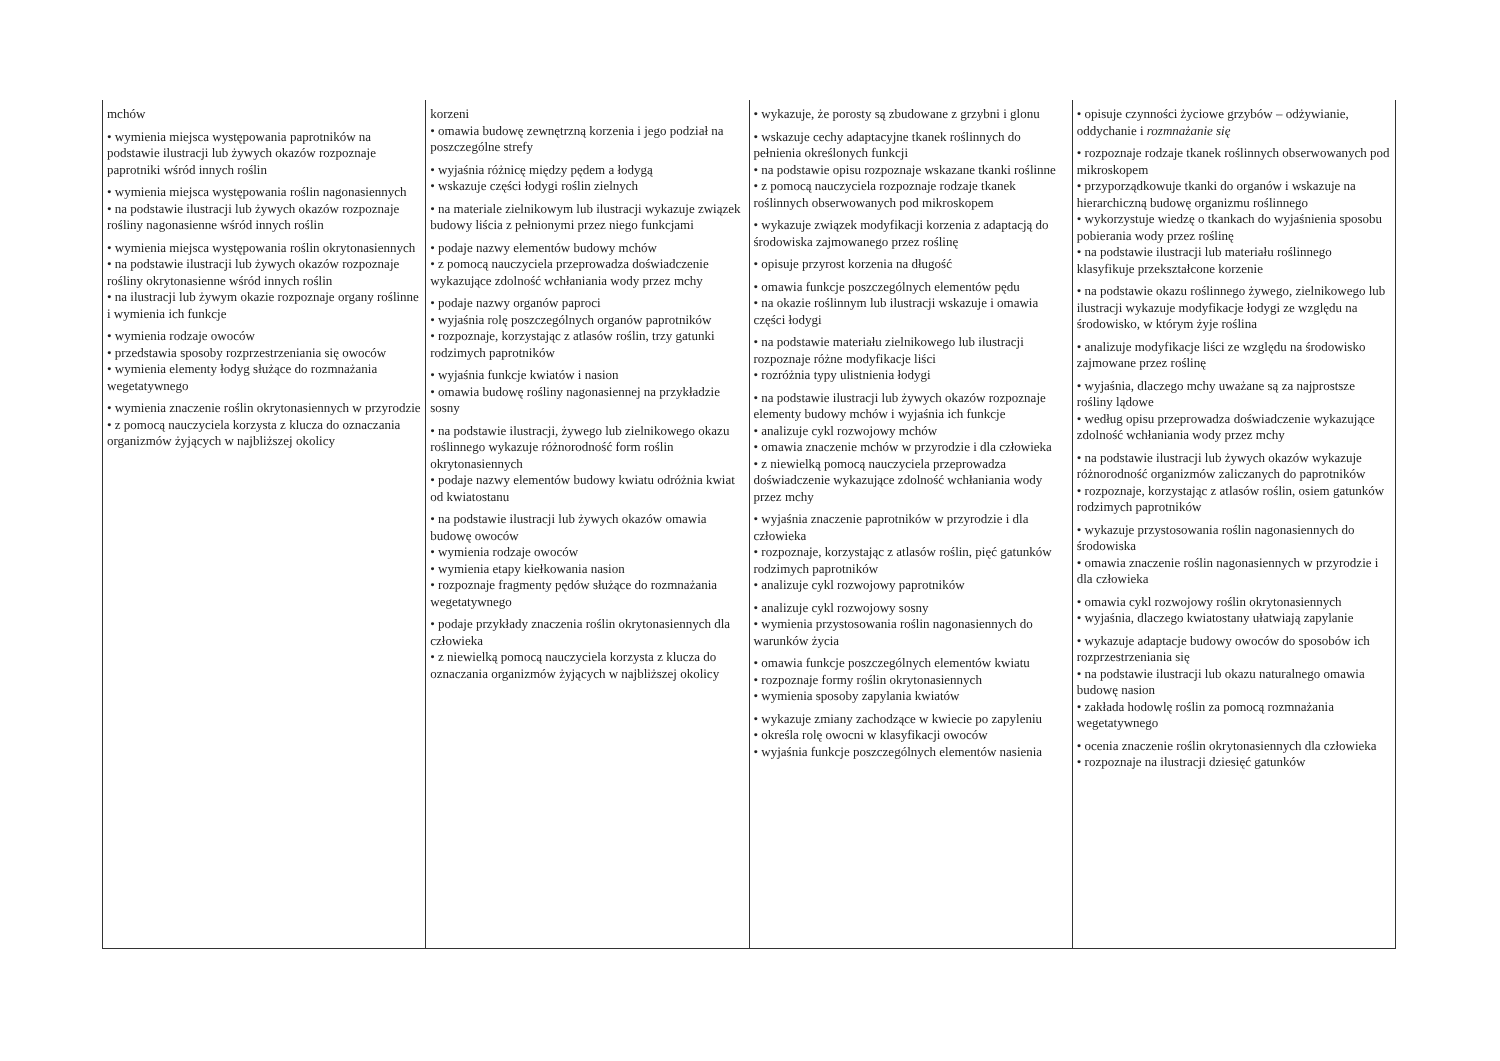| mchów • wymienia miejsca występowania paprotników na podstawie ilustracji lub żywych okazów rozpoznaje paprotniki wśród innych roślin • wymienia miejsca występowania roślin nagonasiennych • na podstawie ilustracji lub żywych okazów rozpoznaje rośliny nagonasienne wśród innych roślin • wymienia miejsca występowania roślin okrytonasiennych • na podstawie ilustracji lub żywych okazów rozpoznaje rośliny okrytonasienne wśród innych roślin • na ilustracji lub żywym okazie rozpoznaje organy roślinne i wymienia ich funkcje • wymienia rodzaje owoców • przedstawia sposoby rozprzestrzeniania się owoców • wymienia elementy łodyg służące do rozmnażania wegetatywnego • wymienia znaczenie roślin okrytonasiennych w przyrodzie • z pomocą nauczyciela korzysta z klucza do oznaczania organizmów żyjących w najbliższej okolicy | korzeni • omawia budowę zewnętrzną korzenia i jego podział na poszczególne strefy • wyjaśnia różnicę między pędem a łodygą • wskazuje części łodygi roślin zielnych • na materiale zielnikowym lub ilustracji wykazuje związek budowy liścia z pełnionymi przez niego funkcjami • podaje nazwy elementów budowy mchów • z pomocą nauczyciela przeprowadza doświadczenie wykazujące zdolność wchłaniania wody przez mchy • podaje nazwy organów paproci • wyjaśnia rolę poszczególnych organów paprotników • rozpoznaje, korzystając z atlasów roślin, trzy gatunki rodzimych paprotników • wyjaśnia funkcje kwiatów i nasion • omawia budowę rośliny nagonasiennej na przykładzie sosny • na podstawie ilustracji, żywego lub zielnikowego okazu roślinnego wykazuje różnorodność form roślin okrytonasiennych • podaje nazwy elementów budowy kwiatu odróżnia kwiat od kwiatostanu • na podstawie ilustracji lub żywych okazów omawia budowę owoców • wymienia rodzaje owoców • wymienia etapy kiełkowania nasion • rozpoznaje fragmenty pędów służące do rozmnażania wegetatywnego • podaje przykłady znaczenia roślin okrytonasiennych dla człowieka • z niewielką pomocą nauczyciela korzysta z klucza do oznaczania organizmów żyjących w najbliższej okolicy | • wykazuje, że porosty są zbudowane z grzybni i glonu • wskazuje cechy adaptacyjne tkanek roślinnych do pełnienia określonych funkcji • na podstawie opisu rozpoznaje wskazane tkanki roślinne • z pomocą nauczyciela rozpoznaje rodzaje tkanek roślinnych obserwowanych pod mikroskopem • wykazuje związek modyfikacji korzenia z adaptacją do środowiska zajmowanego przez roślinę • opisuje przyrost korzenia na długość • omawia funkcje poszczególnych elementów pędu • na okazie roślinnym lub ilustracji wskazuje i omawia części łodygi • na podstawie materiału zielnikowego lub ilustracji rozpoznaje różne modyfikacje liści • rozróżnia typy ulistnienia łodygi • na podstawie ilustracji lub żywych okazów rozpoznaje elementy budowy mchów i wyjaśnia ich funkcje • analizuje cykl rozwojowy mchów • omawia znaczenie mchów w przyrodzie i dla człowieka • z niewielką pomocą nauczyciela przeprowadza doświadczenie wykazujące zdolność wchłaniania wody przez mchy • wyjaśnia znaczenie paprotników w przyrodzie i dla człowieka • rozpoznaje, korzystając z atlasów roślin, pięć gatunków rodzimych paprotników • analizuje cykl rozwojowy paprotników • analizuje cykl rozwojowy sosny • wymienia przystosowania roślin nagonasiennych do warunków życia • omawia funkcje poszczególnych elementów kwiatu • rozpoznaje formy roślin okrytonasiennych • wymienia sposoby zapylania kwiatów • wykazuje zmiany zachodzące w kwiecie po zapyleniu • określa rolę owocni w klasyfikacji owoców • wyjaśnia funkcje poszczególnych elementów nasienia | • opisuje czynności życiowe grzybów – odżywianie, oddychanie i rozmnażanie się • rozpoznaje rodzaje tkanek roślinnych obserwowanych pod mikroskopem • przyporządkowuje tkanki do organów i wskazuje na hierarchiczną budowę organizmu roślinnego • wykorzystuje wiedzę o tkankach do wyjaśnienia sposobu pobierania wody przez roślinę • na podstawie ilustracji lub materiału roślinnego klasyfikuje przekształcone korzenie • na podstawie okazu roślinnego żywego, zielnikowego lub ilustracji wykazuje modyfikacje łodygi ze względu na środowisko, w którym żyje roślina • analizuje modyfikacje liści ze względu na środowisko zajmowane przez roślinę • wyjaśnia, dlaczego mchy uważane są za najprostsze rośliny lądowe • według opisu przeprowadza doświadczenie wykazujące zdolność wchłaniania wody przez mchy • na podstawie ilustracji lub żywych okazów wykazuje różnorodność organizmów zaliczanych do paprotników • rozpoznaje, korzystając z atlasów roślin, osiem gatunków rodzimych paprotników • wykazuje przystosowania roślin nagonasiennych do środowiska • omawia znaczenie roślin nagonasiennych w przyrodzie i dla człowieka • omawia cykl rozwojowy roślin okrytonasiennych • wyjaśnia, dlaczego kwiatostany ułatwiają zapylanie • wykazuje adaptacje budowy owoców do sposobów ich rozprzestrzeniania się • na podstawie ilustracji lub okazu naturalnego omawia budowę nasion • zakłada hodowlę roślin za pomocą rozmnażania wegetatywnego • ocenia znaczenie roślin okrytonasiennych dla człowieka • rozpoznaje na ilustracji dziesięć gatunków |